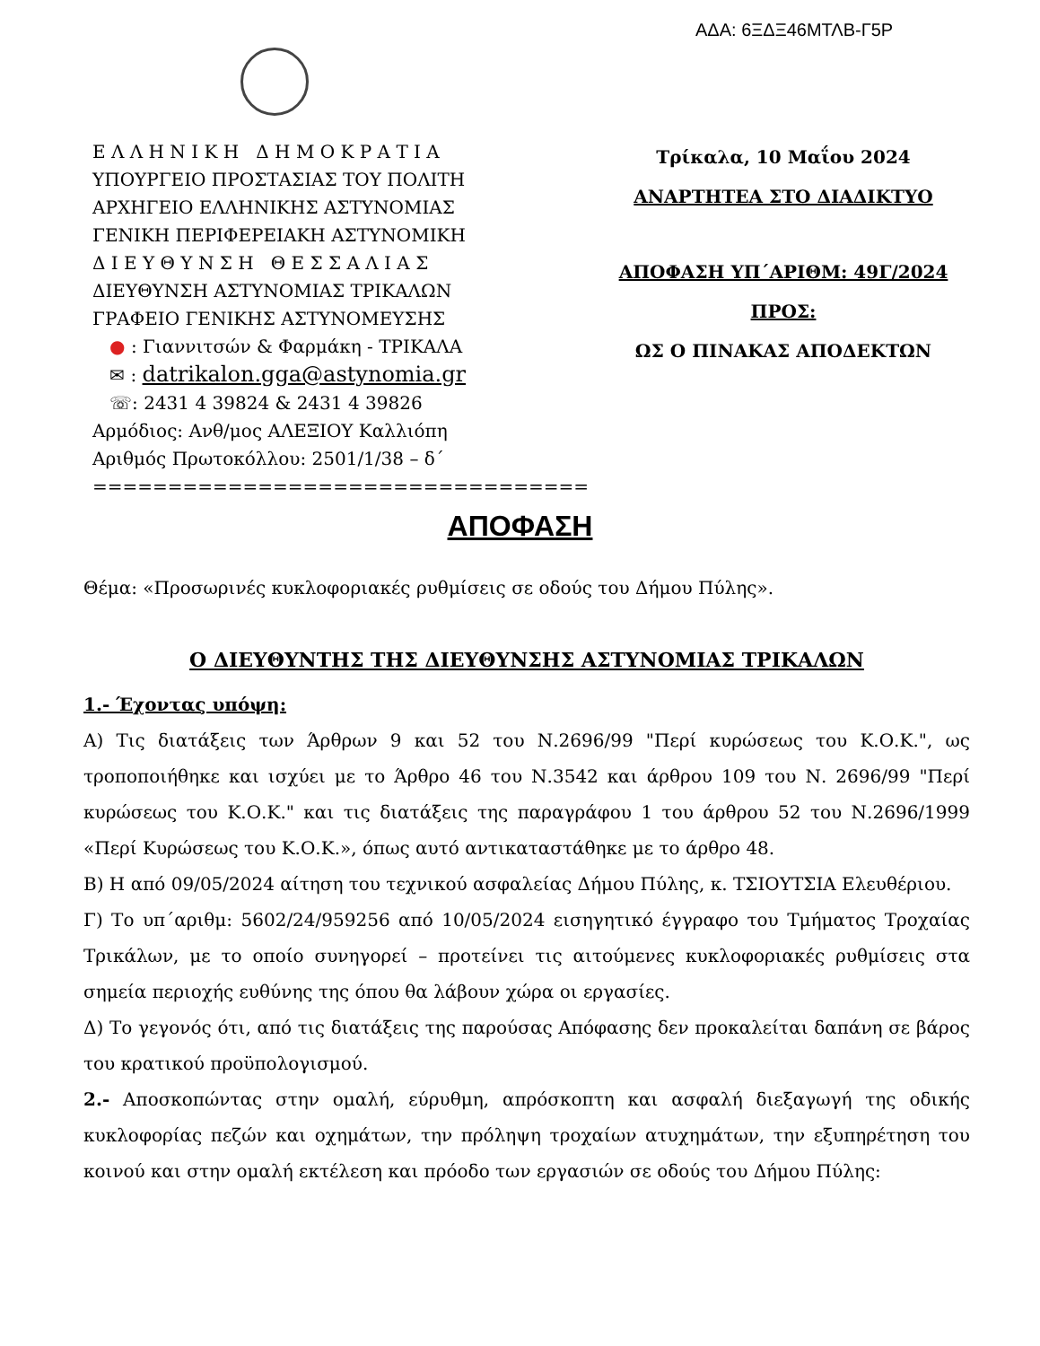ΑΔΑ: 6ΞΔΞ46ΜΤΛΒ-Γ5Ρ
Ε Λ Λ Η Ν Ι Κ Η Δ Η Μ Ο Κ Ρ Α Τ Ι Α
ΥΠΟΥΡΓΕΙΟ ΠΡΟΣΤΑΣΙΑΣ ΤΟΥ ΠΟΛΙΤΗ
ΑΡΧΗΓΕΙΟ ΕΛΛΗΝΙΚΗΣ ΑΣΤΥΝΟΜΙΑΣ
ΓΕΝΙΚΗ ΠΕΡΙΦΕΡΕΙΑΚΗ ΑΣΤΥΝΟΜΙΚΗ
Δ Ι Ε Υ Θ Υ Ν Σ Η Θ Ε Σ Σ Α Λ Ι Α Σ
ΔΙΕΥΘΥΝΣΗ ΑΣΤΥΝΟΜΙΑΣ ΤΡΙΚΑΛΩΝ
ΓΡΑΦΕΙΟ ΓΕΝΙΚΗΣ ΑΣΤΥΝΟΜΕΥΣΗΣ
● : Γιαννιτσών & Φαρμάκη - ΤΡΙΚΑΛΑ
✉ : datrikalon.gga@astynomia.gr
☏: 2431 4 39824 & 2431 4 39826
Αρμόδιος: Ανθ/μος ΑΛΕΞΙΟΥ Καλλιόπη
Αριθμός Πρωτοκόλλου: 2501/1/38 – δ΄
=================================
Τρίκαλα, 10 Μαΐου 2024
ΑΝΑΡΤΗΤΕΑ ΣΤΟ ΔΙΑΔΙΚΤΥΟ
ΑΠΟΦΑΣΗ ΥΠ΄ΑΡΙΘΜ: 49Γ/2024
ΠΡΟΣ:
ΩΣ Ο ΠΙΝΑΚΑΣ ΑΠΟΔΕΚΤΩΝ
ΑΠΟΦΑΣΗ
Θέμα: «Προσωρινές κυκλοφοριακές ρυθμίσεις σε οδούς του Δήμου Πύλης».
Ο ΔΙΕΥΘΥΝΤΗΣ ΤΗΣ ΔΙΕΥΘΥΝΣΗΣ ΑΣΤΥΝΟΜΙΑΣ ΤΡΙΚΑΛΩΝ
1.- Έχοντας υπόψη:
Α) Τις διατάξεις των Άρθρων 9 και 52 του Ν.2696/99 "Περί κυρώσεως του Κ.Ο.Κ.", ως τροποποιήθηκε και ισχύει με το Άρθρο 46 του Ν.3542 και άρθρου 109 του Ν. 2696/99 "Περί κυρώσεως του Κ.Ο.Κ." και τις διατάξεις της παραγράφου 1 του άρθρου 52 του Ν.2696/1999 «Περί Κυρώσεως του Κ.Ο.Κ.», όπως αυτό αντικαταστάθηκε με το άρθρο 48.
Β) Η από 09/05/2024 αίτηση του τεχνικού ασφαλείας Δήμου Πύλης, κ. ΤΣΙΟΥΤΣΙΑ Ελευθέριου.
Γ) Το υπ΄αριθμ: 5602/24/959256 από 10/05/2024 εισηγητικό έγγραφο του Τμήματος Τροχαίας Τρικάλων, με το οποίο συνηγορεί – προτείνει τις αιτούμενες κυκλοφοριακές ρυθμίσεις στα σημεία περιοχής ευθύνης της όπου θα λάβουν χώρα οι εργασίες.
Δ) Το γεγονός ότι, από τις διατάξεις της παρούσας Απόφασης δεν προκαλείται δαπάνη σε βάρος του κρατικού προϋπολογισμού.
2.- Αποσκοπώντας στην ομαλή, εύρυθμη, απρόσκοπτη και ασφαλή διεξαγωγή της οδικής κυκλοφορίας πεζών και οχημάτων, την πρόληψη τροχαίων ατυχημάτων, την εξυπηρέτηση του κοινού και στην ομαλή εκτέλεση και πρόοδο των εργασιών σε οδούς του Δήμου Πύλης: